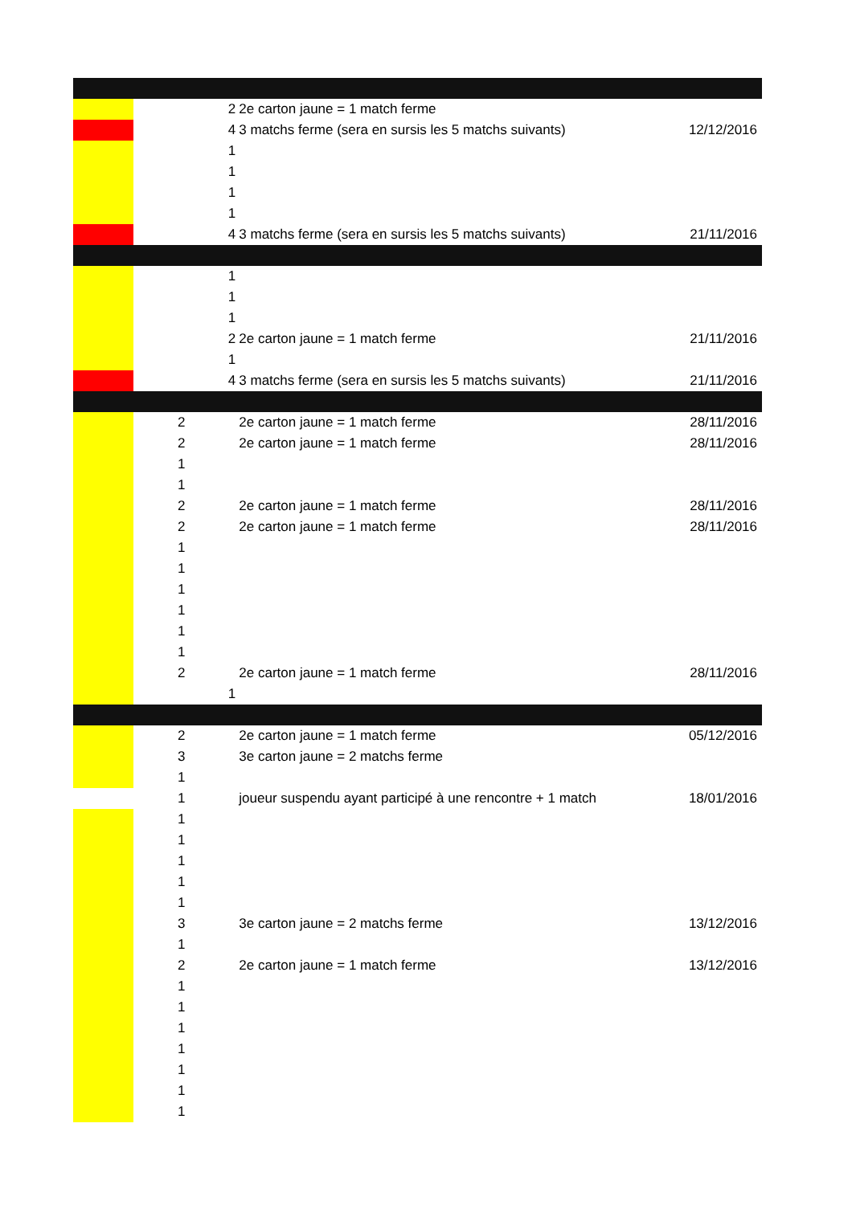| | | 2 | 2e carton jaune = 1 match ferme | |
| | | 4 | 3 matchs ferme (sera en sursis les 5 matchs suivants) | 12/12/2016 |
| | | 1 | | |
| | | 1 | | |
| | | 1 | | |
| | | 1 | | |
| | | 4 | 3 matchs ferme (sera en sursis les 5 matchs suivants) | 21/11/2016 |
| | | 1 | | |
| | | 1 | | |
| | | 1 | | |
| | | 2 | 2e carton jaune = 1 match ferme | 21/11/2016 |
| | | 1 | | |
| | | 4 | 3 matchs ferme (sera en sursis les 5 matchs suivants) | 21/11/2016 |
| | 2 | | 2e carton jaune = 1 match ferme | 28/11/2016 |
| | 2 | | 2e carton jaune = 1 match ferme | 28/11/2016 |
| | 1 | | | |
| | 1 | | | |
| | 2 | | 2e carton jaune = 1 match ferme | 28/11/2016 |
| | 2 | | 2e carton jaune = 1 match ferme | 28/11/2016 |
| | 1 | | | |
| | 1 | | | |
| | 1 | | | |
| | 1 | | | |
| | 1 | | | |
| | 1 | | | |
| | 2 | | 2e carton jaune = 1 match ferme | 28/11/2016 |
| | | 1 | | |
| | 2 | | 2e carton jaune = 1 match ferme | 05/12/2016 |
| | 3 | | 3e carton jaune = 2 matchs ferme | |
| | 1 | | | |
| | 1 | | joueur suspendu ayant participé à une rencontre + 1 match | 18/01/2016 |
| | 1 | | | |
| | 1 | | | |
| | 1 | | | |
| | 1 | | | |
| | 1 | | | |
| | 3 | | 3e carton jaune = 2 matchs ferme | 13/12/2016 |
| | 1 | | | |
| | 2 | | 2e carton jaune = 1 match ferme | 13/12/2016 |
| | 1 | | | |
| | 1 | | | |
| | 1 | | | |
| | 1 | | | |
| | 1 | | | |
| | 1 | | | |
| | 1 | | | |